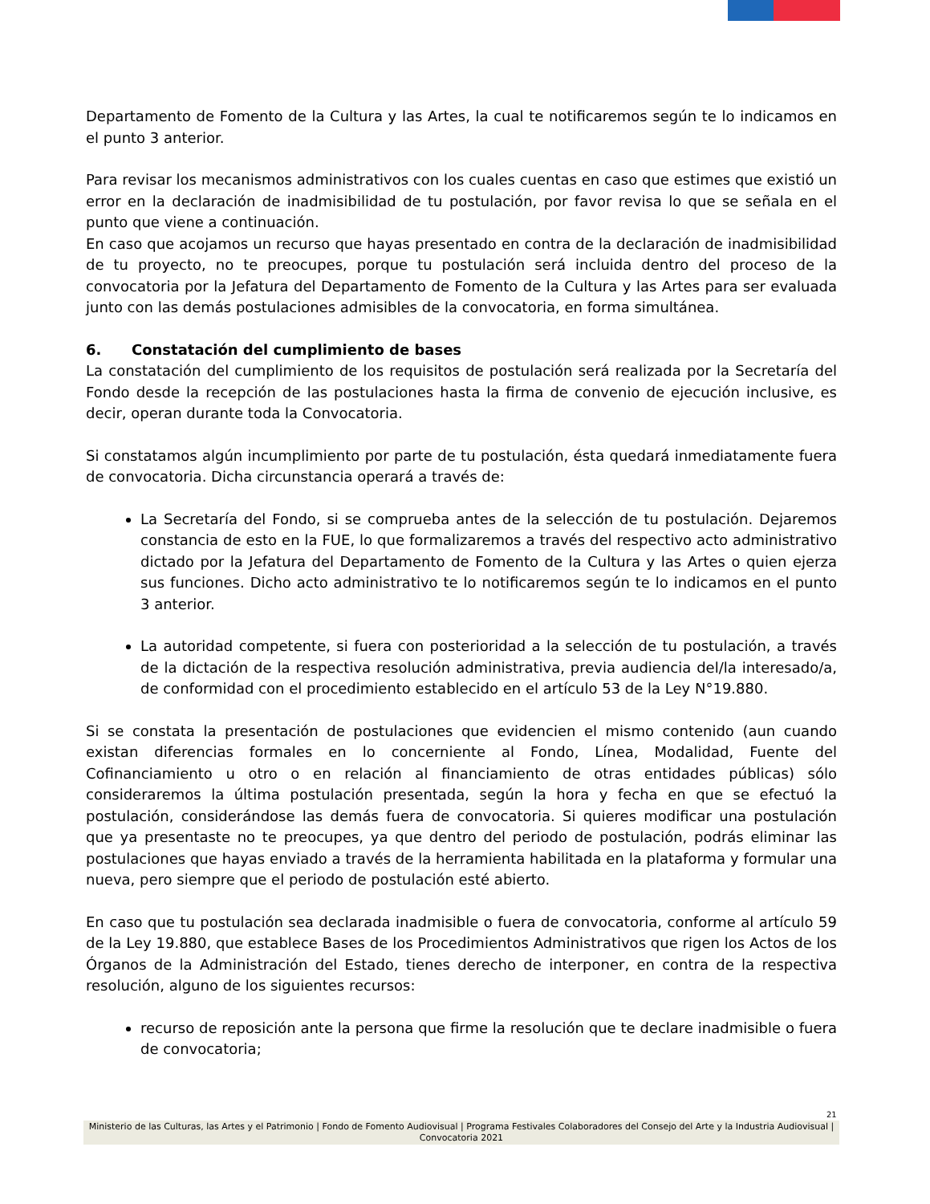Departamento de Fomento de la Cultura y las Artes, la cual te notificaremos según te lo indicamos en el punto 3 anterior.
Para revisar los mecanismos administrativos con los cuales cuentas en caso que estimes que existió un error en la declaración de inadmisibilidad de tu postulación, por favor revisa lo que se señala en el punto que viene a continuación.
En caso que acojamos un recurso que hayas presentado en contra de la declaración de inadmisibilidad de tu proyecto, no te preocupes, porque tu postulación será incluida dentro del proceso de la convocatoria por la Jefatura del Departamento de Fomento de la Cultura y las Artes para ser evaluada junto con las demás postulaciones admisibles de la convocatoria, en forma simultánea.
6. Constatación del cumplimiento de bases
La constatación del cumplimiento de los requisitos de postulación será realizada por la Secretaría del Fondo desde la recepción de las postulaciones hasta la firma de convenio de ejecución inclusive, es decir, operan durante toda la Convocatoria.
Si constatamos algún incumplimiento por parte de tu postulación, ésta quedará inmediatamente fuera de convocatoria. Dicha circunstancia operará a través de:
La Secretaría del Fondo, si se comprueba antes de la selección de tu postulación. Dejaremos constancia de esto en la FUE, lo que formalizaremos a través del respectivo acto administrativo dictado por la Jefatura del Departamento de Fomento de la Cultura y las Artes o quien ejerza sus funciones. Dicho acto administrativo te lo notificaremos según te lo indicamos en el punto 3 anterior.
La autoridad competente, si fuera con posterioridad a la selección de tu postulación, a través de la dictación de la respectiva resolución administrativa, previa audiencia del/la interesado/a, de conformidad con el procedimiento establecido en el artículo 53 de la Ley N°19.880.
Si se constata la presentación de postulaciones que evidencien el mismo contenido (aun cuando existan diferencias formales en lo concerniente al Fondo, Línea, Modalidad, Fuente del Cofinanciamiento u otro o en relación al financiamiento de otras entidades públicas) sólo consideraremos la última postulación presentada, según la hora y fecha en que se efectuó la postulación, considerándose las demás fuera de convocatoria. Si quieres modificar una postulación que ya presentaste no te preocupes, ya que dentro del periodo de postulación, podrás eliminar las postulaciones que hayas enviado a través de la herramienta habilitada en la plataforma y formular una nueva, pero siempre que el periodo de postulación esté abierto.
En caso que tu postulación sea declarada inadmisible o fuera de convocatoria, conforme al artículo 59 de la Ley 19.880, que establece Bases de los Procedimientos Administrativos que rigen los Actos de los Órganos de la Administración del Estado, tienes derecho de interponer, en contra de la respectiva resolución, alguno de los siguientes recursos:
recurso de reposición ante la persona que firme la resolución que te declare inadmisible o fuera de convocatoria;
21
Ministerio de las Culturas, las Artes y el Patrimonio | Fondo de Fomento Audiovisual | Programa Festivales Colaboradores del Consejo del Arte y la Industria Audiovisual | Convocatoria 2021